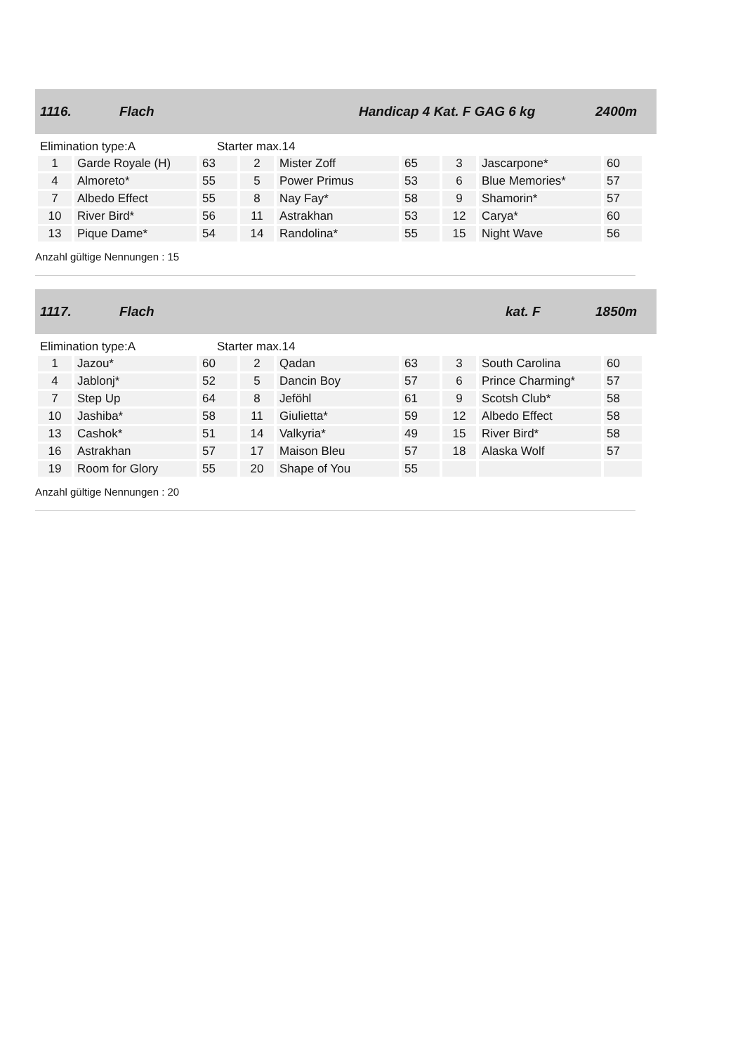1116. Flach Handicap 4 Kat. F GAG 6 kg 2400m
Elimination type:A Starter max.14
| 1 | Garde Royale (H) | 63 | 2 | Mister Zoff | 65 | 3 | Jascarpone* | 60 |
| 4 | Almoreto* | 55 | 5 | Power Primus | 53 | 6 | Blue Memories* | 57 |
| 7 | Albedo Effect | 55 | 8 | Nay Fay* | 58 | 9 | Shamorin* | 57 |
| 10 | River Bird* | 56 | 11 | Astrakhan | 53 | 12 | Carya* | 60 |
| 13 | Pique Dame* | 54 | 14 | Randolina* | 55 | 15 | Night Wave | 56 |
Anzahl gültige Nennungen : 15
1117. Flach kat. F 1850m
Elimination type:A Starter max.14
| 1 | Jazou* | 60 | 2 | Qadan | 63 | 3 | South Carolina | 60 |
| 4 | Jablonj* | 52 | 5 | Dancin Boy | 57 | 6 | Prince Charming* | 57 |
| 7 | Step Up | 64 | 8 | Jeföhl | 61 | 9 | Scotsh Club* | 58 |
| 10 | Jashiba* | 58 | 11 | Giulietta* | 59 | 12 | Albedo Effect | 58 |
| 13 | Cashok* | 51 | 14 | Valkyria* | 49 | 15 | River Bird* | 58 |
| 16 | Astrakhan | 57 | 17 | Maison Bleu | 57 | 18 | Alaska Wolf | 57 |
| 19 | Room for Glory | 55 | 20 | Shape of You | 55 | | | |
Anzahl gültige Nennungen : 20